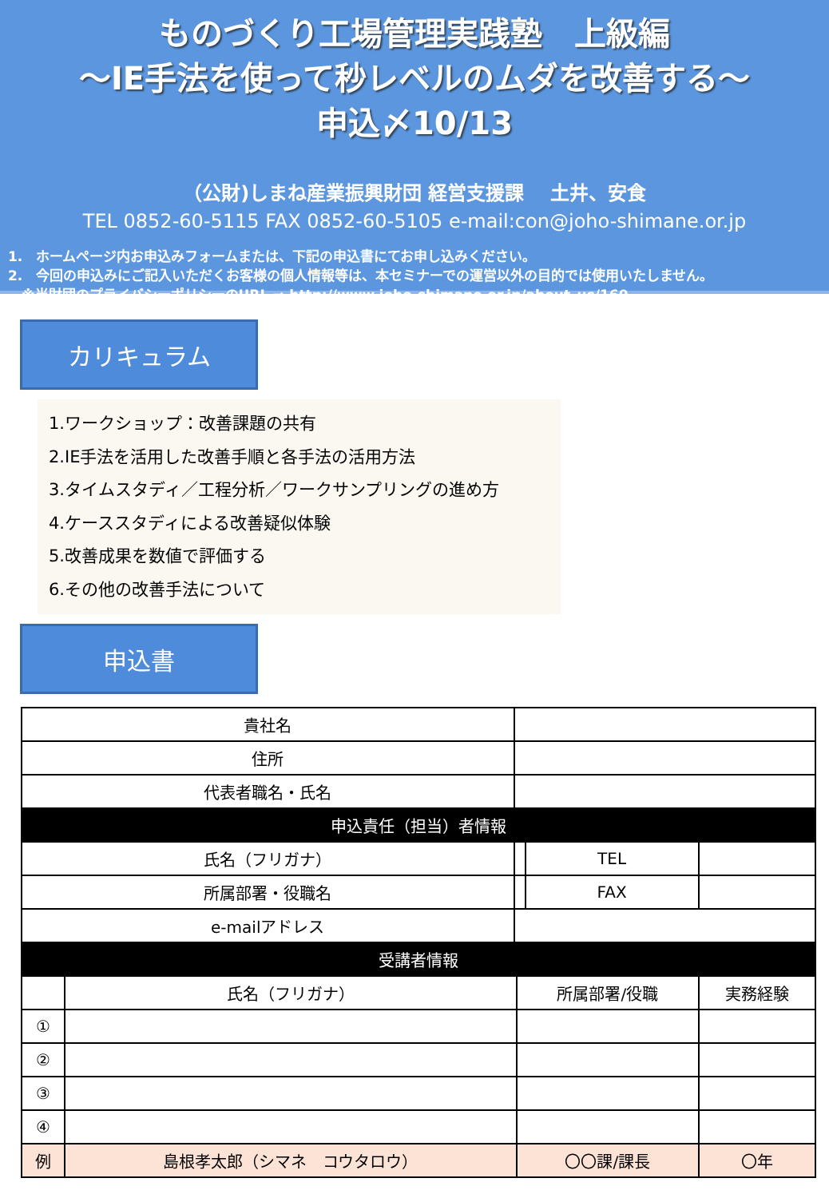ものづくり工場管理実践塾　上級編
～IE手法を使って秒レベルのムダを改善する～
申込〆10/13
（公財)しまね産業振興財団 経営支援課　 土井、安食
TEL 0852-60-5115 FAX 0852-60-5105 e-mail:con@joho-shimane.or.jp
1.　ホームページ内お申込みフォームまたは、下記の申込書にてお申し込みください。
2.　今回の申込みにご記入いただくお客様の個人情報等は、本セミナーでの運営以外の目的では使用いたしません。
　※当財団のプライバシーポリシーのURL ⇒ http://www.joho-shimane.or.jp/about_us/160
カリキュラム
1.ワークショップ：改善課題の共有
2.IE手法を活用した改善手順と各手法の活用方法
3.タイムスタディ／工程分析／ワークサンプリングの進め方
4.ケーススタディによる改善疑似体験
5.改善成果を数値で評価する
6.その他の改善手法について
申込書
| 貴社名 | | | | | |
| 住所 | | | | | |
| 代表者職名・氏名 | | | | | |
| 申込責任（担当）者情報 | | | | | |
| 氏名（フリガナ） | | | | TEL | |
| 所属部署・役職名 | | | | FAX | |
| e-mailアドレス | | | | | |
| 受講者情報 | | | | | |
| | 氏名（フリガナ） | | 所属部署/役職 | | 実務経験 |
| ① | | | | | |
| ② | | | | | |
| ③ | | | | | |
| ④ | | | | | |
| 例 | 島根孝太郎（シマネ コウタロウ） | | 〇〇課/課長 | | 〇年 |